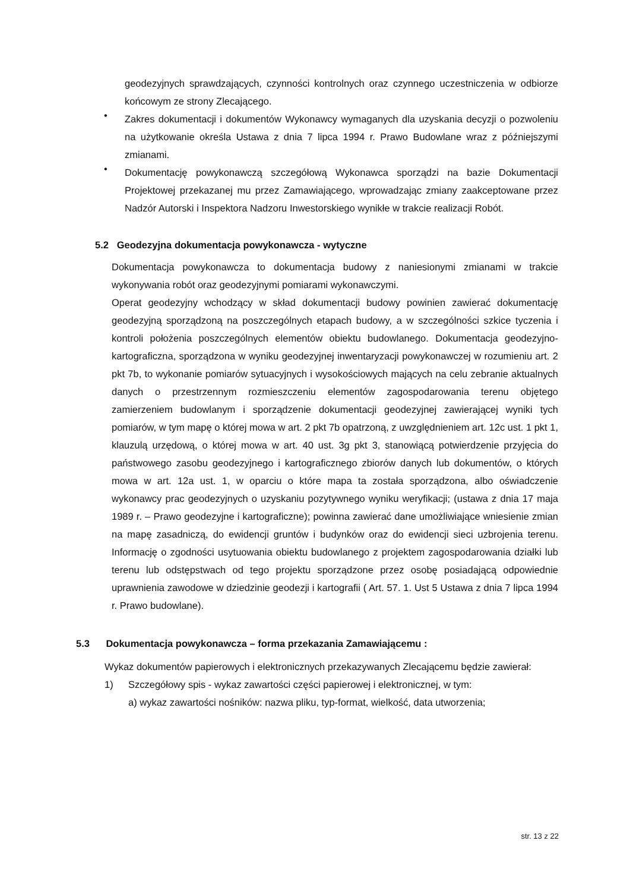geodezyjnych sprawdzających, czynności kontrolnych oraz czynnego uczestniczenia w odbiorze końcowym ze strony Zlecającego.
•
Zakres dokumentacji i dokumentów Wykonawcy wymaganych dla uzyskania decyzji o pozwoleniu na użytkowanie określa Ustawa z dnia 7 lipca 1994 r. Prawo Budowlane wraz z późniejszymi zmianami.
•
Dokumentację powykonawczą szczegółową Wykonawca sporządzi na bazie Dokumentacji Projektowej przekazanej mu przez Zamawiającego, wprowadzając zmiany zaakceptowane przez Nadzór Autorski i Inspektora Nadzoru Inwestorskiego wynikłe w trakcie realizacji Robót.
5.2 Geodezyjna dokumentacja powykonawcza - wytyczne
Dokumentacja powykonawcza to dokumentacja budowy z naniesionymi zmianami w trakcie wykonywania robót oraz geodezyjnymi pomiarami wykonawczymi.
Operat geodezyjny wchodzący w skład dokumentacji budowy powinien zawierać dokumentację geodezyjną sporządzoną na poszczególnych etapach budowy, a w szczególności szkice tyczenia i kontroli położenia poszczególnych elementów obiektu budowlanego. Dokumentacja geodezyjno-kartograficzna, sporządzona w wyniku geodezyjnej inwentaryzacji powykonawczej w rozumieniu art. 2 pkt 7b, to wykonanie pomiarów sytuacyjnych i wysokościowych mających na celu zebranie aktualnych danych o przestrzennym rozmieszczeniu elementów zagospodarowania terenu objętego zamierzeniem budowlanym i sporządzenie dokumentacji geodezyjnej zawierającej wyniki tych pomiarów, w tym mapę o której mowa w art. 2 pkt 7b opatrzoną, z uwzględnieniem art. 12c ust. 1 pkt 1, klauzulą urzędową, o której mowa w art. 40 ust. 3g pkt 3, stanowiącą potwierdzenie przyjęcia do państwowego zasobu geodezyjnego i kartograficznego zbiorów danych lub dokumentów, o których mowa w art. 12a ust. 1, w oparciu o które mapa ta została sporządzona, albo oświadczenie wykonawcy prac geodezyjnych o uzyskaniu pozytywnego wyniku weryfikacji; (ustawa z dnia 17 maja 1989 r. – Prawo geodezyjne i kartograficzne); powinna zawierać dane umożliwiające wniesienie zmian na mapę zasadniczą, do ewidencji gruntów i budynków oraz do ewidencji sieci uzbrojenia terenu. Informację o zgodności usytuowania obiektu budowlanego z projektem zagospodarowania działki lub terenu lub odstępstwach od tego projektu sporządzone przez osobę posiadającą odpowiednie uprawnienia zawodowe w dziedzinie geodezji i kartografii ( Art. 57. 1. Ust 5 Ustawa z dnia 7 lipca 1994 r. Prawo budowlane).
5.3 Dokumentacja powykonawcza – forma przekazania Zamawiającemu :
Wykaz dokumentów papierowych i elektronicznych przekazywanych Zlecającemu będzie zawierał:
1) Szczegółowy spis - wykaz zawartości części papierowej i elektronicznej, w tym:
a) wykaz zawartości nośników: nazwa pliku, typ-format, wielkość, data utworzenia;
str. 13 z 22